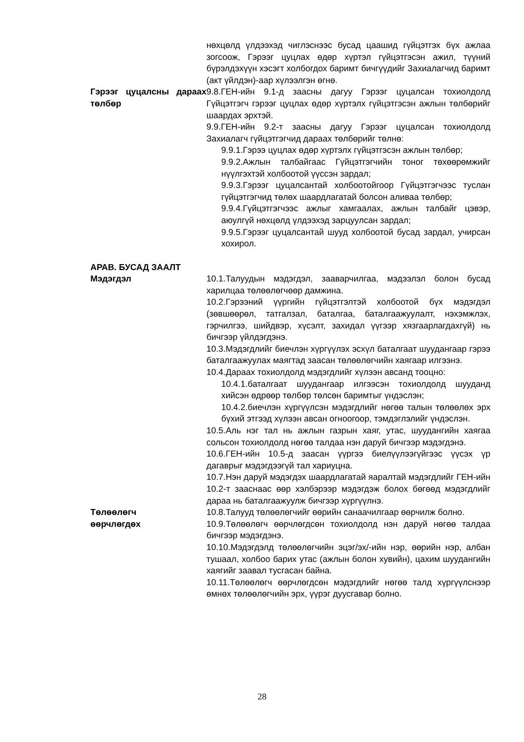нөхцөлд үлдээхэд чиглэснээс бусад цаашид гүйцэтгэх бүх ажлаа зогсоож, Гэрээг цуцлах өдөр хүртэл гүйцэтгэсэн ажил, түүний бүрэлдэхүүн хэсэгт холбогдох баримт бичгүүдийг Захиалагчид баримт (акт үйлдэн)-аар хүлээлгэн өгнө.
Гэрээг цуцалсны дараах төлбөр
9.8.ГЕН-ийн 9.1-д заасны дагуу Гэрээг цуцалсан тохиолдолд Гүйцэтгэгч гэрээг цуцлах өдөр хүртэлх гүйцэтгэсэн ажлын төлбөрийг шаардах эрхтэй.
9.9.ГЕН-ийн 9.2-т заасны дагуу Гэрээг цуцалсан тохиолдолд Захиалагч гүйцэтгэгчид дараах төлбөрийг төлнө:
9.9.1.Гэрээ цуцлах өдөр хүртэлх гүйцэтгэсэн ажлын төлбөр;
9.9.2.Ажлын талбайгаас Гүйцэтгэгчийн тоног төхөөрөмжийг нүүлгэхтэй холбоотой үүссэн зардал;
9.9.3.Гэрээг цуцалсантай холбоотойгоор Гүйцэтгэгчээс туслан гүйцэтгэгчид төлөх шаардлагатай болсон аливаа төлбөр;
9.9.4.Гүйцэтгэгчээс ажлыг хамгаалах, ажлын талбайг цэвэр, аюулгүй нөхцөлд үлдээхэд зарцуулсан зардал;
9.9.5.Гэрээг цуцалсантай шууд холбоотой бусад зардал, учирсан хохирол.
АРАВ. БУСАД ЗААЛТ
Мэдэгдэл 10.1.Талуудын мэдэгдэл, зааварчилгаа, мэдээлэл болон бусад харилцаа төлөөлөгчөөр дамжина.
10.2.Гэрээний үүргийн гүйцэтгэлтэй холбоотой бүх мэдэгдэл (зөвшөөрөл, татгалзал, баталгаа, баталгаажуулалт, нэхэмжлэх, гэрчилгээ, шийдвэр, хүсэлт, захидал үүгээр хязгаарлагдахгүй) нь бичгээр үйлдэгдэнэ.
10.3.Мэдэгдлийг биечлэн хүргүүлэх эсхүл баталгаат шуудангаар гэрээ баталгаажуулах маягтад заасан төлөөлөгчийн хаягаар илгээнэ.
10.4.Дараах тохиолдолд мэдэгдлийг хүлээн авсанд тооцно:
10.4.1.баталгаат шуудангаар илгээсэн тохиолдолд шууданд хийсэн өдрөөр төлбөр төлсөн баримтыг үндэслэн;
10.4.2.биечлэн хүргүүлсэн мэдэгдлийг нөгөө талын төлөөлөх эрх бүхий этгээд хүлээн авсан огноогоор, тэмдэглэлийг үндэслэн.
10.5.Аль нэг тал нь ажлын газрын хаяг, утас, шуудангийн хаягаа сольсон тохиолдолд нөгөө талдаа нэн даруй бичгээр мэдэгдэнэ.
10.6.ГЕН-ийн 10.5-д заасан үүргээ биелүүлээгүйгээс үүсэх үр дагаврыг мэдэгдээгүй тал хариуцна.
10.7.Нэн даруй мэдэгдэх шаардлагатай яаралтай мэдэгдлийг ГЕН-ийн 10.2-т заасн​аас өөр хэлбэрээр мэдэгдэж болох бөгөөд мэдэгдлийг дараа нь баталгаажуулж бичгээр хүргүүлнэ.
Төлөөлөгч
өөрчлөгдөх
10.8.Талууд төлөөлөгчийг өөрийн санаачилгаар өөрчилж болно.
10.9.Төлөөлөгч өөрчлөгдсөн тохиолдолд нэн даруй нөгөө талдаа бичгээр мэдэгдэнэ.
10.10.Мэдэгдэлд төлөөлөгчийн эцэг/эх/-ийн нэр, өөрийн нэр, албан тушаал, холбоо барих утас (ажлын болон хувийн), цахим шуудангийн хаягийг заавал тусгасан байна.
10.11.Төлөөлөгч өөрчлөгдсөн мэдэгдлийг нөгөө талд хүргүүлснээр өмнөх төлөөлөгчийн эрх, үүрэг дуусгавар болно.
28